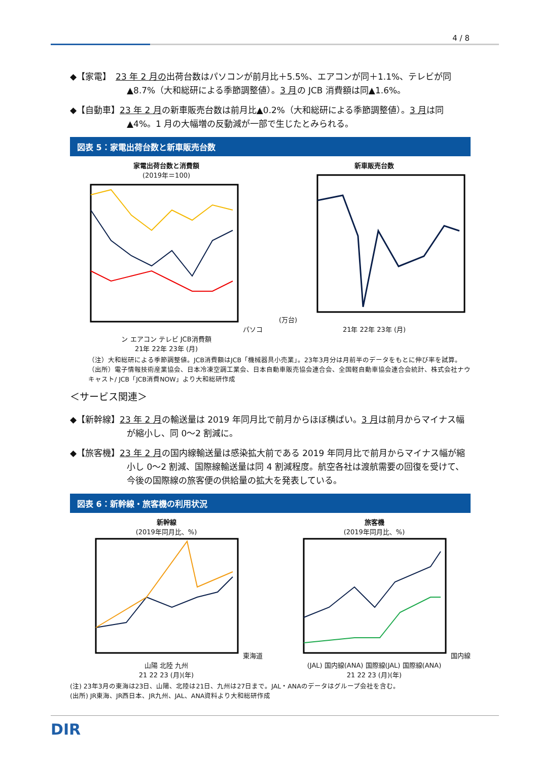4 / 8
◆【家電】　23 年 2 月の出荷台数はパソコンが前月比＋5.5%、エアコンが同＋1.1%、テレビが同▲8.7%（大和総研による季節調整値）。3 月の JCB 消費額は同▲1.6%。
◆【自動車】23 年 2 月の新車販売台数は前月比▲0.2%（大和総研による季節調整値）。3 月は同▲4%。1 月の大幅増の反動減が一部で生じたとみられる。
図表 5：家電出荷台数と新車販売台数
家電出荷台数と消費額
(2019年＝100)パソコン エアコン テレビ JCB消費額
21年 22年 23年 (月)
新車販売台数
(万台)21年 22年 23年 (月)
（注）大和総研による季節調整値。JCB消費額はJCB「機械器具小売業」。23年3月分は月前半のデータをもとに伸び率を試算。
（出所）電子情報技術産業協会、日本冷凍空調工業会、日本自動車販売協会連合会、全国軽自動車協会連合会統計、株式会社ナウキャスト/ JCB「JCB消費NOW」より大和総研作成
＜サービス関連＞
◆【新幹線】23 年 2 月の輸送量は 2019 年同月比で前月からほぼ横ばい。3 月は前月からマイナス幅が縮小し、同 0～2 割減に。
◆【旅客機】23 年 2 月の国内線輸送量は感染拡大前である 2019 年同月比で前月からマイナス幅が縮小し 0～2 割減、国際線輸送量は同 4 割減程度。航空各社は渡航需要の回復を受けて、今後の国際線の旅客便の供給量の拡大を発表している。
図表 6：新幹線・旅客機の利用状況
新幹線
(2019年同月比、%)東海道 山陽 北陸 九州
21 22 23 (月)(年)
旅客機
(2019年同月比、%)国内線(JAL) 国内線(ANA) 国際線(JAL) 国際線(ANA)
21 22 23 (月)(年)
(注) 23年3月の東海は23日、山陽、北陸は21日、九州は27日まで。JAL・ANAのデータはグループ会社を含む。
(出所) JR東海、JR西日本、JR九州、JAL、ANA資料より大和総研作成
DIR